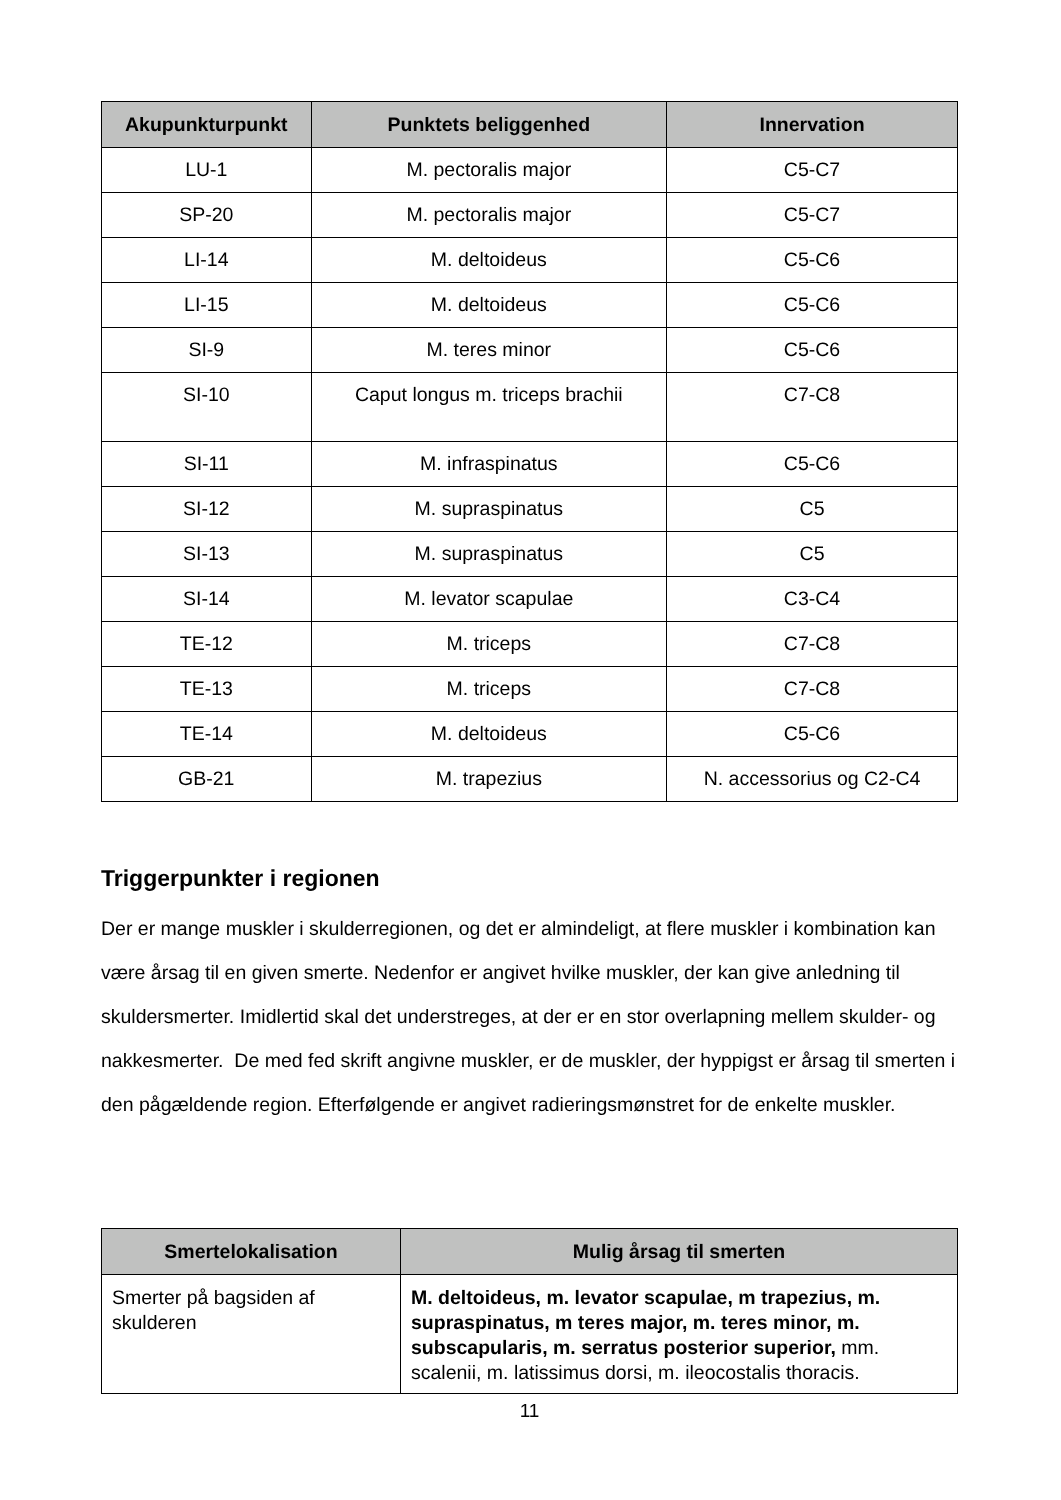| Akupunkturpunkt | Punktets beliggenhed | Innervation |
| --- | --- | --- |
| LU-1 | M. pectoralis major | C5-C7 |
| SP-20 | M. pectoralis major | C5-C7 |
| LI-14 | M. deltoideus | C5-C6 |
| LI-15 | M. deltoideus | C5-C6 |
| SI-9 | M. teres minor | C5-C6 |
| SI-10 | Caput longus m. triceps brachii | C7-C8 |
| SI-11 | M. infraspinatus | C5-C6 |
| SI-12 | M. supraspinatus | C5 |
| SI-13 | M. supraspinatus | C5 |
| SI-14 | M. levator scapulae | C3-C4 |
| TE-12 | M. triceps | C7-C8 |
| TE-13 | M. triceps | C7-C8 |
| TE-14 | M. deltoideus | C5-C6 |
| GB-21 | M. trapezius | N. accessorius og C2-C4 |
Triggerpunkter i regionen
Der er mange muskler i skulderregionen, og det er almindeligt, at flere muskler i kombination kan være årsag til en given smerte. Nedenfor er angivet hvilke muskler, der kan give anledning til skuldersmerter. Imidlertid skal det understreges, at der er en stor overlapning mellem skulder- og nakkesmerter. De med fed skrift angivne muskler, er de muskler, der hyppigst er årsag til smerten i den pågældende region. Efterfølgende er angivet radieringsmønstret for de enkelte muskler.
| Smertelokalisation | Mulig årsag til smerten |
| --- | --- |
| Smerter på bagsiden af skulderen | M. deltoideus, m. levator scapulae, m trapezius, m. supraspinatus, m teres major, m. teres minor, m. subscapularis, m. serratus posterior superior, mm. scalenii, m. latissimus dorsi, m. ileocostalis thoracis. |
11